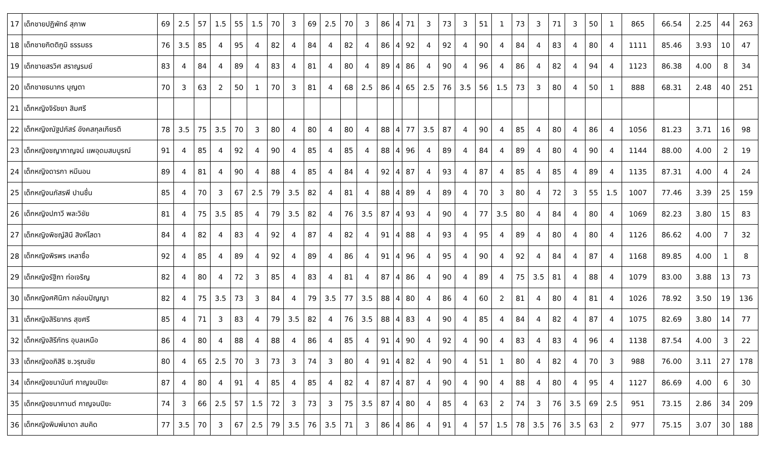| 17 | เด็กชายปฏิพัทธ์ สุภาพ | 69 | 2.5 | 57 | 1.5 | 55 | 1.5 | 70 | 3 | 69 | 2.5 | 70 | 3 | 86 | 4 | 71 | 3 | 73 | 3 | 51 | 1 | 73 | 3 | 71 | 3 | 50 | 1 | 865 | 66.54 | 2.25 | 44 | 263 |
| 18 | เด็กชายกิตติภูมิ ธรรมธร | 76 | 3.5 | 85 | 4 | 95 | 4 | 82 | 4 | 84 | 4 | 82 | 4 | 86 | 4 | 92 | 4 | 92 | 4 | 90 | 4 | 84 | 4 | 83 | 4 | 80 | 4 | 1111 | 85.46 | 3.93 | 10 | 47 |
| 19 | เด็กชายสรวิศ สราญรมย์ | 83 | 4 | 84 | 4 | 89 | 4 | 83 | 4 | 81 | 4 | 80 | 4 | 89 | 4 | 86 | 4 | 90 | 4 | 96 | 4 | 86 | 4 | 82 | 4 | 94 | 4 | 1123 | 86.38 | 4.00 | 8 | 34 |
| 20 | เด็กชายธนากร บุญตา | 70 | 3 | 63 | 2 | 50 | 1 | 70 | 3 | 81 | 4 | 68 | 2.5 | 86 | 4 | 65 | 2.5 | 76 | 3.5 | 56 | 1.5 | 73 | 3 | 80 | 4 | 50 | 1 | 888 | 68.31 | 2.48 | 40 | 251 |
| 21 | เด็กหญิงจิรัชยา สิมศรี | | | | | | | | | | | | | | | | | | | | | | | | | | | | | | | |
| 22 | เด็กหญิงณัฐปภัสร์ อังคสกุลเกียรติ | 78 | 3.5 | 75 | 3.5 | 70 | 3 | 80 | 4 | 80 | 4 | 80 | 4 | 88 | 4 | 77 | 3.5 | 87 | 4 | 90 | 4 | 85 | 4 | 80 | 4 | 86 | 4 | 1056 | 81.23 | 3.71 | 16 | 98 |
| 23 | เด็กหญิงชญากาญจน์ แพอุดมสมบูรณ์ | 91 | 4 | 85 | 4 | 92 | 4 | 90 | 4 | 85 | 4 | 85 | 4 | 88 | 4 | 96 | 4 | 89 | 4 | 84 | 4 | 89 | 4 | 80 | 4 | 90 | 4 | 1144 | 88.00 | 4.00 | 2 | 19 |
| 24 | เด็กหญิงดารกา หมีนอน | 89 | 4 | 81 | 4 | 90 | 4 | 88 | 4 | 85 | 4 | 84 | 4 | 92 | 4 | 87 | 4 | 93 | 4 | 87 | 4 | 85 | 4 | 85 | 4 | 89 | 4 | 1135 | 87.31 | 4.00 | 4 | 24 |
| 25 | เด็กหญิงนภัสรพี ปานชื่น | 85 | 4 | 70 | 3 | 67 | 2.5 | 79 | 3.5 | 82 | 4 | 81 | 4 | 88 | 4 | 89 | 4 | 89 | 4 | 70 | 3 | 80 | 4 | 72 | 3 | 55 | 1.5 | 1007 | 77.46 | 3.39 | 25 | 159 |
| 26 | เด็กหญิงปภาวี พละวิชัย | 81 | 4 | 75 | 3.5 | 85 | 4 | 79 | 3.5 | 82 | 4 | 76 | 3.5 | 87 | 4 | 93 | 4 | 90 | 4 | 77 | 3.5 | 80 | 4 | 84 | 4 | 80 | 4 | 1069 | 82.23 | 3.80 | 15 | 83 |
| 27 | เด็กหญิงพิชญ์สินี สิงห์โสดา | 84 | 4 | 82 | 4 | 83 | 4 | 92 | 4 | 87 | 4 | 82 | 4 | 91 | 4 | 88 | 4 | 93 | 4 | 95 | 4 | 89 | 4 | 80 | 4 | 80 | 4 | 1126 | 86.62 | 4.00 | 7 | 32 |
| 28 | เด็กหญิงพิรพร เหลาซื่อ | 92 | 4 | 85 | 4 | 89 | 4 | 92 | 4 | 89 | 4 | 86 | 4 | 91 | 4 | 96 | 4 | 95 | 4 | 90 | 4 | 92 | 4 | 84 | 4 | 87 | 4 | 1168 | 89.85 | 4.00 | 1 | 8 |
| 29 | เด็กหญิงรัฐิกา ท่อเจริญ | 82 | 4 | 80 | 4 | 72 | 3 | 85 | 4 | 83 | 4 | 81 | 4 | 87 | 4 | 86 | 4 | 90 | 4 | 89 | 4 | 75 | 3.5 | 81 | 4 | 88 | 4 | 1079 | 83.00 | 3.88 | 13 | 73 |
| 30 | เด็กหญิงศศินิภา กล่อมปัญญา | 82 | 4 | 75 | 3.5 | 73 | 3 | 84 | 4 | 79 | 3.5 | 77 | 3.5 | 88 | 4 | 80 | 4 | 86 | 4 | 60 | 2 | 81 | 4 | 80 | 4 | 81 | 4 | 1026 | 78.92 | 3.50 | 19 | 136 |
| 31 | เด็กหญิงสิริยากร สุขศรี | 85 | 4 | 71 | 3 | 83 | 4 | 79 | 3.5 | 82 | 4 | 76 | 3.5 | 88 | 4 | 83 | 4 | 90 | 4 | 85 | 4 | 84 | 4 | 82 | 4 | 87 | 4 | 1075 | 82.69 | 3.80 | 14 | 77 |
| 32 | เด็กหญิงสิรีภัทร อุบลเหนือ | 86 | 4 | 80 | 4 | 88 | 4 | 88 | 4 | 86 | 4 | 85 | 4 | 91 | 4 | 90 | 4 | 92 | 4 | 90 | 4 | 83 | 4 | 83 | 4 | 96 | 4 | 1138 | 87.54 | 4.00 | 3 | 22 |
| 33 | เด็กหญิงอภิสิริ ช.วรุณชัย | 80 | 4 | 65 | 2.5 | 70 | 3 | 73 | 3 | 74 | 3 | 80 | 4 | 91 | 4 | 82 | 4 | 90 | 4 | 51 | 1 | 80 | 4 | 82 | 4 | 70 | 3 | 988 | 76.00 | 3.11 | 27 | 178 |
| 34 | เด็กหญิงชนานันท์ กาญจนปิยะ | 87 | 4 | 80 | 4 | 91 | 4 | 85 | 4 | 85 | 4 | 82 | 4 | 87 | 4 | 87 | 4 | 90 | 4 | 90 | 4 | 88 | 4 | 80 | 4 | 95 | 4 | 1127 | 86.69 | 4.00 | 6 | 30 |
| 35 | เด็กหญิงชนากานต์ กาญจนปิยะ | 74 | 3 | 66 | 2.5 | 57 | 1.5 | 72 | 3 | 73 | 3 | 75 | 3.5 | 87 | 4 | 80 | 4 | 85 | 4 | 63 | 2 | 74 | 3 | 76 | 3.5 | 69 | 2.5 | 951 | 73.15 | 2.86 | 34 | 209 |
| 36 | เด็กหญิงพิมพ์มาดา สมคิด | 77 | 3.5 | 70 | 3 | 67 | 2.5 | 79 | 3.5 | 76 | 3.5 | 71 | 3 | 86 | 4 | 86 | 4 | 91 | 4 | 57 | 1.5 | 78 | 3.5 | 76 | 3.5 | 63 | 2 | 977 | 75.15 | 3.07 | 30 | 188 |